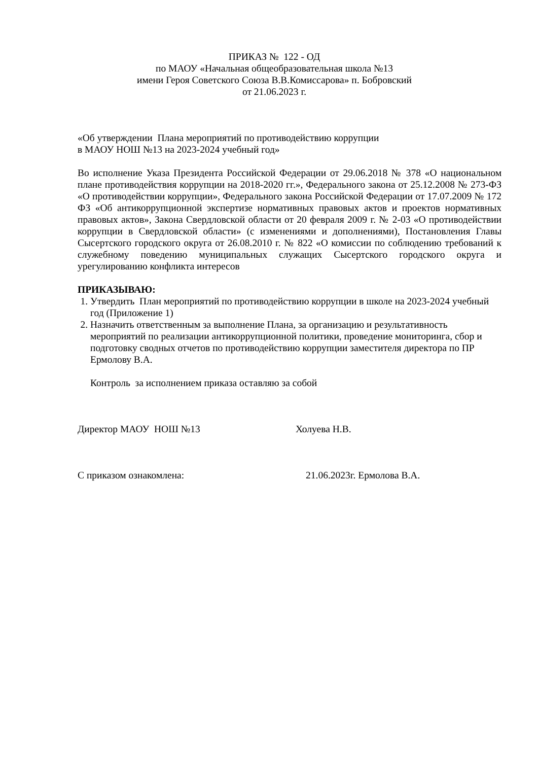ПРИКАЗ № 122 - ОД
по МАОУ «Начальная общеобразовательная школа №13
имени Героя Советского Союза В.В.Комиссарова» п. Бобровский
от 21.06.2023 г.
«Об утверждении Плана мероприятий по противодействию коррупции
в МАОУ НОШ №13 на 2023-2024 учебный год»
Во исполнение Указа Президента Российской Федерации от 29.06.2018 № 378 «О национальном плане противодействия коррупции на 2018-2020 гг.», Федерального закона от 25.12.2008 № 273-ФЗ «О противодействии коррупции», Федерального закона Российской Федерации от 17.07.2009 № 172 ФЗ «Об антикоррупционной экспертизе нормативных правовых актов и проектов нормативных правовых актов», Закона Свердловской области от 20 февраля 2009 г. № 2-03 «О противодействии коррупции в Свердловской области» (с изменениями и дополнениями), Постановления Главы Сысертского городского округа от 26.08.2010 г. № 822 «О комиссии по соблюдению требований к служебному поведению муниципальных служащих Сысертского городского округа и урегулированию конфликта интересов
ПРИКАЗЫВАЮ:
1. Утвердить План мероприятий по противодействию коррупции в школе на 2023-2024 учебный год (Приложение 1)
2. Назначить ответственным за выполнение Плана, за организацию и результативность мероприятий по реализации антикоррупционной политики, проведение мониторинга, сбор и подготовку сводных отчетов по противодействию коррупции заместителя директора по ПР Ермолову В.А.
Контроль за исполнением приказа оставляю за собой
Директор МАОУ НОШ №13 Холуева Н.В.
С приказом ознакомлена: 21.06.2023г. Ермолова В.А.